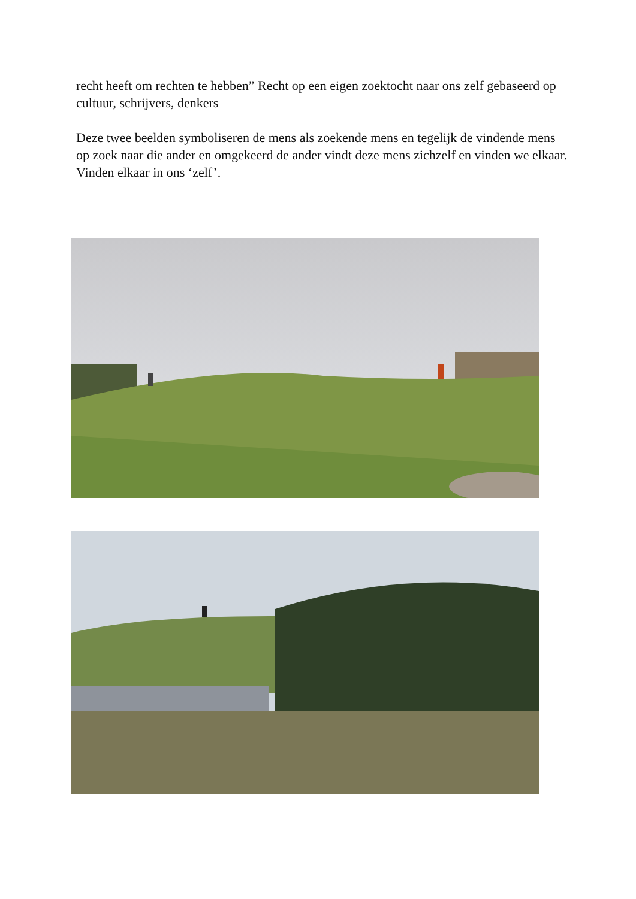recht heeft om rechten te hebben” Recht op een eigen zoektocht naar ons zelf gebaseerd op cultuur, schrijvers, denkers
Deze twee beelden symboliseren de mens als zoekende mens en tegelijk de vindende mens op zoek naar die ander en omgekeerd de ander vindt deze mens zichzelf en vinden we elkaar. Vinden elkaar in ons ‘zelf’.